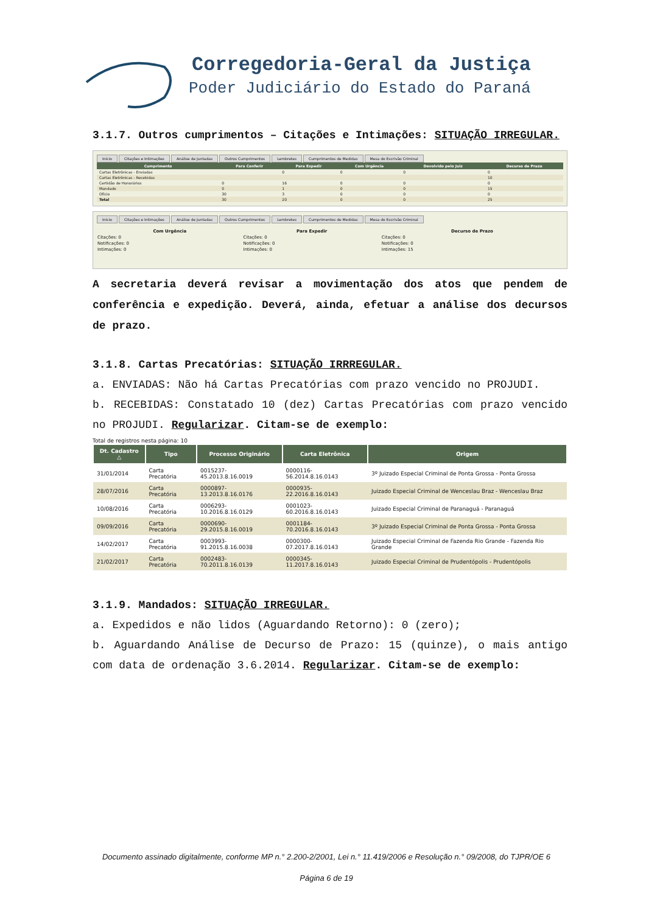Corregedoria-Geral da Justiça
Poder Judiciário do Estado do Paraná
3.1.7. Outros cumprimentos – Citações e Intimações: SITUAÇÃO IRREGULAR.
Início Citações e Intimações Análise de Juntadas Outros Cumprimentos Lembretes Cumprimentos de Medidas Mesa do Escrivão Criminal
| Cumprimento | Para Conferir | Para Expedir | Com Urgência | Devolvido pelo Juiz | Decurso de Prazo |
| --- | --- | --- | --- | --- | --- |
| Cartas Eletrônicas - Enviadas | | 0 | 0 | 0 | 0 |
| Cartas Eletrônicas - Recebidas | | | | | 10 |
| Certidão de Honorários | 0 | 16 | 0 | 0 | 0 |
| Mandado | 0 | 1 | 0 | 0 | 15 |
| Ofício | 30 | 3 | 0 | 0 | 0 |
| Total | 30 | 20 | 0 | 0 | 25 |
Início Citações e Intimações Análise de Juntadas Outros Cumprimentos Lembretes Cumprimentos de Medidas Mesa do Escrivão Criminal
| Com Urgência | Para Expedir | Decurso de Prazo |
| --- | --- | --- |
| Citações: 0 | Citações: 0 | Citações: 0 |
| Notificações: 0 | Notificações: 0 | Notificações: 0 |
| Intimações: 0 | Intimações: 0 | Intimações: 15 |
A secretaria deverá revisar a movimentação dos atos que pendem de conferência e expedição. Deverá, ainda, efetuar a análise dos decursos de prazo.
3.1.8. Cartas Precatórias: SITUAÇÃO IRRREGULAR.
a. ENVIADAS: Não há Cartas Precatórias com prazo vencido no PROJUDI.
b. RECEBIDAS: Constatado 10 (dez) Cartas Precatórias com prazo vencido no PROJUDI. Regularizar. Citam-se de exemplo:
Total de registros nesta página: 10
| Dt. Cadastro △ | Tipo | Processo Originário | Carta Eletrônica | Origem |
| --- | --- | --- | --- | --- |
| 31/01/2014 | Carta Precatória | 0015237-45.2013.8.16.0019 | 0000116-56.2014.8.16.0143 | 3º Juizado Especial Criminal de Ponta Grossa - Ponta Grossa |
| 28/07/2016 | Carta Precatória | 0000897-13.2013.8.16.0176 | 0000935-22.2016.8.16.0143 | Juizado Especial Criminal de Wenceslau Braz - Wenceslau Braz |
| 10/08/2016 | Carta Precatória | 0006293-10.2016.8.16.0129 | 0001023-60.2016.8.16.0143 | Juizado Especial Criminal de Paranaguá - Paranaguá |
| 09/09/2016 | Carta Precatória | 0000690-29.2015.8.16.0019 | 0001184-70.2016.8.16.0143 | 3º Juizado Especial Criminal de Ponta Grossa - Ponta Grossa |
| 14/02/2017 | Carta Precatória | 0003993-91.2015.8.16.0038 | 0000300-07.2017.8.16.0143 | Juizado Especial Criminal de Fazenda Rio Grande - Fazenda Rio Grande |
| 21/02/2017 | Carta Precatória | 0002483-70.2011.8.16.0139 | 0000345-11.2017.8.16.0143 | Juizado Especial Criminal de Prudentópolis - Prudentópolis |
3.1.9. Mandados: SITUAÇÃO IRREGULAR.
a. Expedidos e não lidos (Aguardando Retorno): 0 (zero);
b. Aguardando Análise de Decurso de Prazo: 15 (quinze), o mais antigo com data de ordenação 3.6.2014. Regularizar. Citam-se de exemplo:
Documento assinado digitalmente, conforme MP n.° 2.200-2/2001, Lei n.° 11.419/2006 e Resolução n.° 09/2008, do TJPR/OE 6
Página 6 de 19